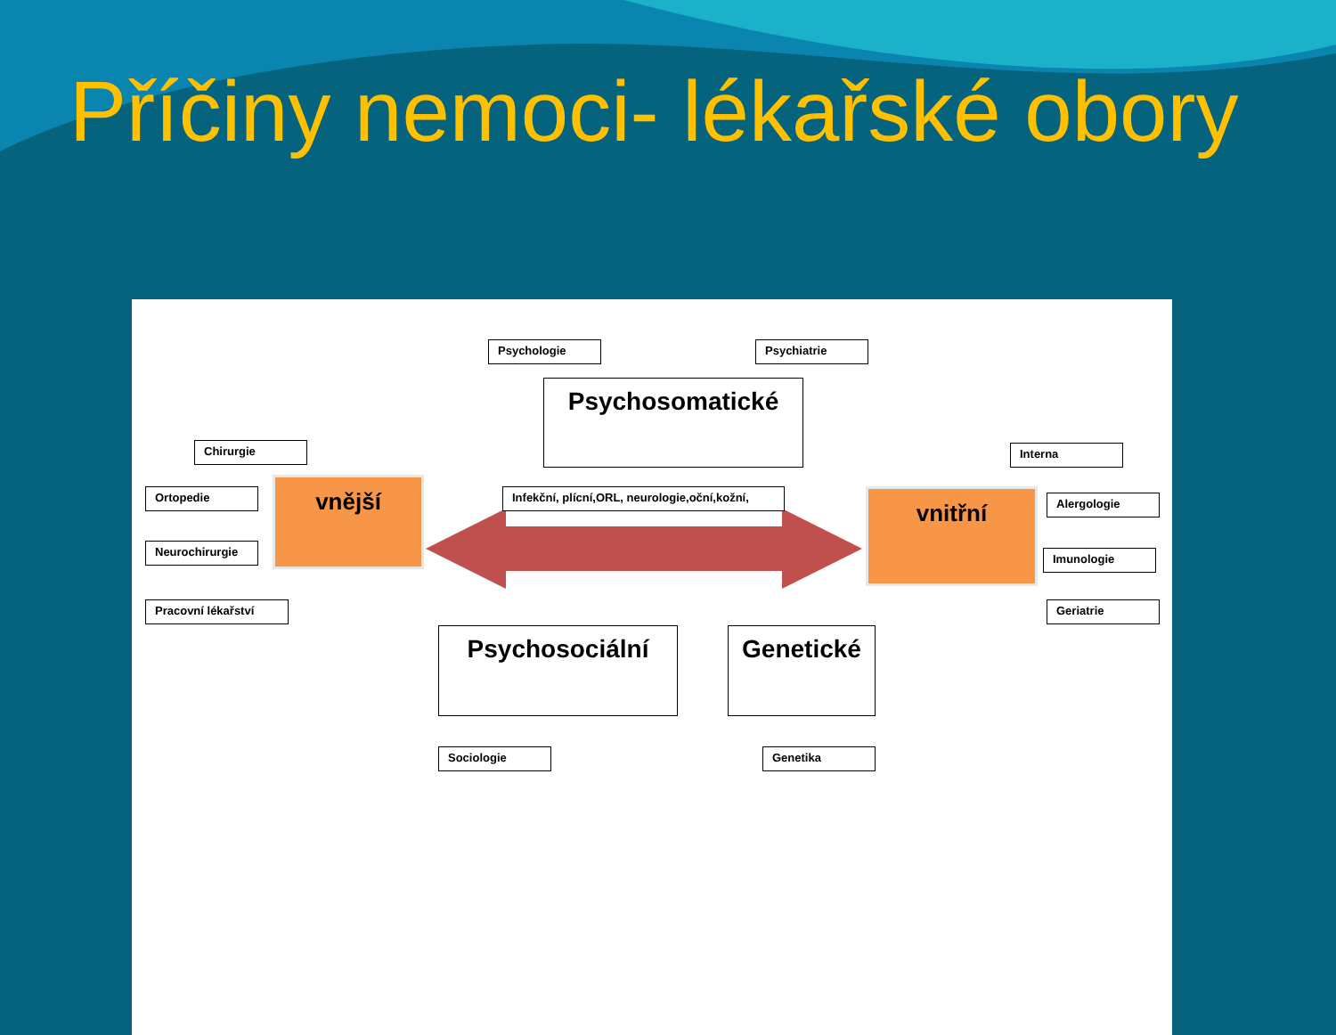Příčiny nemoci- lékařské obory
Psychologie Psychiatrie
Psychosomatické
Chirurgie Interna
Ortopedie vnější
Infekční, plícní,ORL, neurologie,oční,kožní,
vnitřní Alergologie
Neurochirurgie
Imunologie
Pracovní lékařství Geriatrie
Psychosociální Genetické
Sociologie Genetika